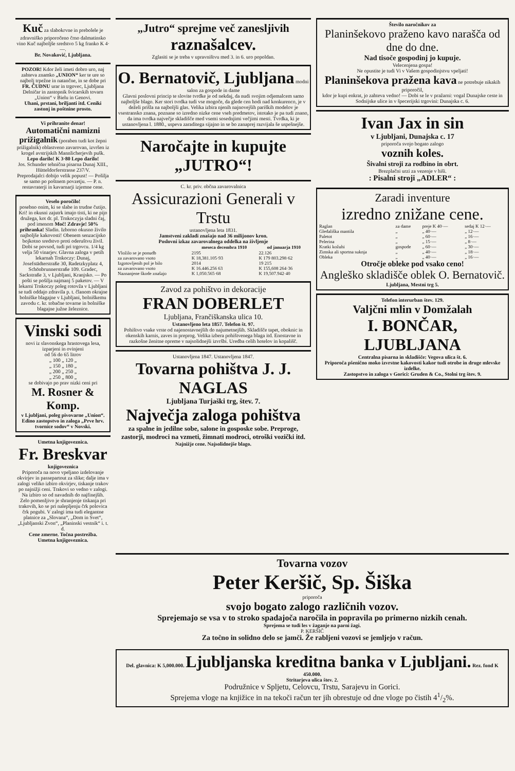Kuč za slabokrvne in prebolele je zdravniško priporočeno črno dalmatinsko vino Kuč najboljše sredstvo 5 kg franko K 4·—.
Br. Novaković, Ljubljana.
POZOR! Kdor želi imeti dobro uro, naj zahteva znamko „UNION“ ker te ure so najbolj trpežne in natančne, in se dobe pri FR. ČUDNU urar in trgovec, Ljubljana
Delničar in zastopnik švicarskih tovarn „Union“ v Bielu in Genovi.
Uhani, prstani, briljanti itd. Ceniki zastonj in poštnine prosto.
Vi prihranite denar!
Automatični namizni prižigalnik (poraben tudi kot žepni prižigalnik) oblastveno zavarovan, izvršen iz krogel avstrijskih Mannlicherjevih pušk.
Lepo darilo! K 3·80 Lepo darilo!
Jos. Schunder tehnična pisarna Dunaj XIII., Hütteldorferstrasse 237/V.
Preprodajalci dobijo velik popust! — Pošilja se samo po poštnem povzetju. — P. n. restavraterji in kavarnarji izjemne cene.
Veselo poročilo!
posebno onim, ki se slabe in trudne čutijo.
Kri! in okusni zajutrk imajo tisti, ki ne pijo družega, kot dr. pl. Trnkoczyja sladni čaj, pod imenom Moč! Zdravje! 50% prihranka! Sladin. Izborno okusno živilo najboljše kakovosti! Obenem senzacijsko bojkotno sredstvo proti oderuštvu živil. Dobi se povsod, tudi pri trgovcu. 1/4 kg velja 50 vinarjev. Glavna zaloga v petih lekarnah Trnkoczy: Dunaj, Josefstädterstraße 30, Radetzkyplatz 4, Schönbrunnerstraße 109. Gradec, Sackstraße 3, v Ljubljani, Kranjsko. — Po pošti se pošilja najmanj 5 paketov. — V lekarni Trnkoczy poleg rotovža v Ljubljani se tudi oddajo zdravila p. t. članom okrajne bolniške blagajne v Ljubljani, bolniškemu zavodu c. kr. tobačne tovarne in bolniške blagajne južne železnice.
Vinski sodi
novi iz slavonskega hrastovega lesa, izparjeni in ovinjeni
od 56 do 65 litrov
„ 100 „ 120 „
„ 150 „ 180 „
„ 200 „ 250 „
„ 250 „ 800 „
se dobivajo po prav nizki ceni pri
M. Rosner & Komp.
v Ljubljani, poleg pivovarne „Union“. Edino zastopstvo in zaloga „Prve hrv. tvornice sodov“ v Novski.
Umetna knjigoveznica.
Fr. Breskvar
knjigoveznica
Priporoča na novo vpeljano izdelovanje okvirjev in passepartout za slike; dalje ima v zalogi veliko izbiro okvirjev, tiskanje trakov po najnižji ceni. Trakovi so vedno v zalogi. Na izbiro so od navadnih do najfinejših. Zelo pomenljivo je shranjenje tiskanja pri trakovih, ko se pri nalepljenju črk polovica črk pogubi. V zalogi ima tudi elegantne platnice za „Slovana“, „Dom in Svet“, „Ljubljanski Zvon“, „Planinski vestnik“ i. t. d.
Cene zmerne. Točna postrežba.
Umetna knjigoveznica.
„Jutro“ sprejme več zanesljivih
raznašalcev.
Zglasiti se je treba v upravništvu med 3. in 6. uro popoldan.
O. Bernatovič, Ljubljana modni salon za gospode in dame
Glavni poslovni princip te slovite tvrdke je od nekdaj, da nudi svojim odjemalcem samo najboljše blago. Ker stori tvrdka tudi vse mogoče, da glede cen hodi nad konkurenco, je v deželi prišla na najboljši glas. Velika izbira njenih najnovejših pariških modelov je vsestransko znana, poznane so izredno nizke cene vseh predmetov, istotako je pa tudi znano, da ima tvrdka največje skladišče med vsemi sosednjimi večjimi mesti. Tvrdka, ki je ustanovljena l. 1880., uspeva zaraditega sijajno in se bo zanaprej razvijala še uspešnejše.
Naročajte in kupujte „JUTRO“!
C. kr. priv. občna zavarovalnica
Assicurazioni Generali v Trstu
ustanovljena leta 1831.
Jamstveni zakladi znašajo nad 36 milijonov kron.
Poslovni izkaz zavarovalnega oddelka na življenje
| | meseca decembra 1910 | od januarja 1910 |
| --- | --- | --- |
| Vložilo se je ponudb | 2195 | 22.126 |
| za zavarovano vsoto | K 18,381.105·93 | K 179 803.298·62 |
| Izgotovljenih pol je bilo | 2014 | 19 215 |
| za zavarovano vsoto | K 16.446.256 63 | K 155,608 264·36 |
| Naznanjene škode znašajo | K 1,050.565·68 | K 19,507.942·40 |
Zavod za pohištvo in dekoracije
FRAN DOBERLET
Ljubljana, Frančiškanska ulica 10.
Ustanovljeno leta 1857. Telefon št. 97.
Pohištvo vsake vrste od najenostavnejših do najumetnejših. Skladišče tapet, oboknic in okenskih karnis, zaves in preprog. Velika izbera pohištvenega blaga itd. Enostavne in razkošne ženitne opreme v najsolidnejši izvršbi. Uredba celih hotelov in kopališč.
Ustanovljena 1847. Ustanovljena 1847.
Tovarna pohištva J. J. NAGLAS
Ljubljana Turjaški trg, štev. 7.
Največja zaloga pohištva
za spalne in jedilne sobe, salone in gosposke sobe. Preproge, zastorji, modroci na vzmeti, žimnati modroci, otroški vozički itd.
Najnižje cene. Najsolidnejše blago.
Število naročnikov za
Planinšekovo praženo kavo narašča od dne do dne.
Nad tisoče gospodinj jo kupuje.
Velecenjena gospa!
Ne opustite je tudi Vi v Vašem gospodinjstvu vpeljati!
Planinšekova pražena kava ne potrebuje nikakih priporočil,
kdor je kupi enkrat, jo zahteva vedno! — Dobi se le v pražarni: vogal Dunajske ceste in Sodnijske ulice in v špecerijski trgovini: Dunajska c. 6.
Ivan Jax in sin
v Ljubljani, Dunajska c. 17
priporoča svojo bogato zalogo
voznih koles.
Šivalni stroji za rodbino in obrt.
Brezplačni urzi za vezenje v hiši.
: Pisalni stroji „ADLER“ :
Zaradi inventure
izredno znižane cene.
| Raglan | za dame | preje K 40·— | sedaj K 12·— |
| Gledališka mantila | „ | „ 40·— | „ 12·— |
| Paletot | „ | „ 60·— | „ 16·— |
| Pelerina | „ | „ 15·— | „ 8·— |
| Kratki kožuhi | gospode | „ 60·— | „ 30·— |
| Zimska ali sportna suknja | „ | „ 40·— | „ 18·— |
| Obleka | „ | „ 40·— | „ 16·— |
Otročje obleke pod vsako ceno!
Angleško skladišče oblek O. Bernatovič.
Ljubljana, Mestni trg 5.
Telefon interurban štev. 129.
Valjčni mlin v Domžalah
I. BONČAR, LJUBLJANA
Centralna pisarna in skladišče: Vegova ulica št. 6.
Priporoča pšenično moko izvrstne kakovosti kakor tudi otrobe in druge mlevske izdelke.
Zastopstvo in zaloga v Gorici: Gruden & Co., Stolni trg štev. 9.
Tovarna vozov
Peter Keršič, Sp. Šiška
priporoča
svojo bogato zalogo različnih vozov.
Sprejemajo se vsa v to stroko spadajoča naročila in popravila po primerno nizkih cenah.
Sprejema se tudi les v žaganje na parni žagi.
P. KERŠIČ
Za točno in solidno delo se jamči. Že rabljeni vozovi se jemljejo v račun.
Del. glavnica: K 5,000.000. Ljubljanska kreditna banka v Ljubljani. Rez. fond K 450.000.
Stritarjeva ulica štev. 2.
Podružnice v Spljetu, Celovcu, Trstu, Sarajevu in Gorici.
Sprejema vloge na knjižice in na tekoči račun ter jih obrestuje od dne vloge po čistih 41/2%.